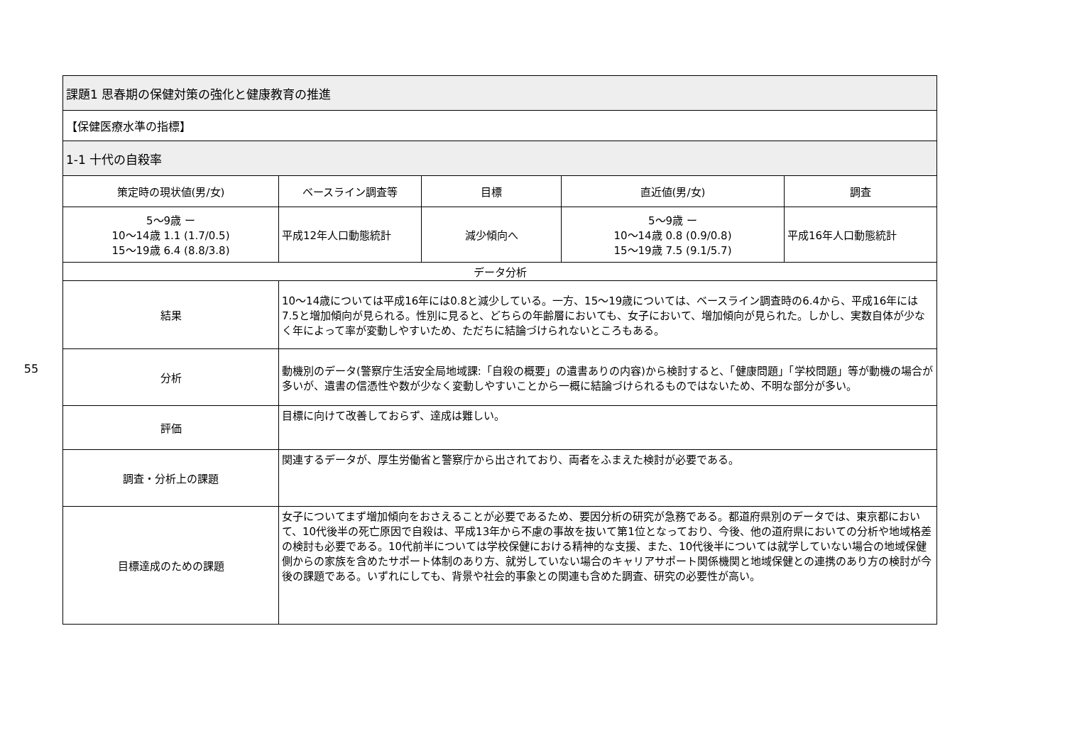55
| 課題1 思春期の保健対策の強化と健康教育の推進 | | | | |
| 【保健医療水準の指標】 | | | | |
| 1-1 十代の自殺率 | | | | |
| 策定時の現状値(男/女) | ベースライン調査等 | 目標 | 直近値(男/女) | 調査 |
| 5〜9歳 ー 10〜14歳 1.1 (1.7/0.5) 15〜19歳 6.4 (8.8/3.8) | 平成12年人口動態統計 | 減少傾向へ | 5〜9歳 ー 10〜14歳 0.8 (0.9/0.8) 15〜19歳 7.5 (9.1/5.7) | 平成16年人口動態統計 |
| データ分析 | | | | |
| 結果 | 10〜14歳については平成16年には0.8と減少している。一方、15〜19歳については、ベースライン調査時の6.4から、平成16年には7.5と増加傾向が見られる。性別に見ると、どちらの年齢層においても、女子において、増加傾向が見られた。しかし、実数自体が少なく年によって率が変動しやすいため、ただちに結論づけられないところもある。 | | | |
| 分析 | 動機別のデータ(警察庁生活安全局地域課:「自殺の概要」の遺書ありの内容)から検討すると、「健康問題」「学校問題」等が動機の場合が多いが、遺書の信憑性や数が少なく変動しやすいことから一概に結論づけられるものではないため、不明な部分が多い。 | | | |
| 評価 | 目標に向けて改善しておらず、達成は難しい。 | | | |
| 調査・分析上の課題 | 関連するデータが、厚生労働省と警察庁から出されており、両者をふまえた検討が必要である。 | | | |
| 目標達成のための課題 | 女子についてまず増加傾向をおさえることが必要であるため、要因分析の研究が急務である。都道府県別のデータでは、東京都において、10代後半の死亡原因で自殺は、平成13年から不慮の事故を抜いて第1位となっており、今後、他の道府県においての分析や地域格差の検討も必要である。10代前半については学校保健における精神的な支援、また、10代後半については就学していない場合の地域保健側からの家族を含めたサポート体制のあり方、就労していない場合のキャリアサポート関係機関と地域保健との連携のあり方の検討が今後の課題である。いずれにしても、背景や社会的事象との関連も含めた調査、研究の必要性が高い。 | | | |